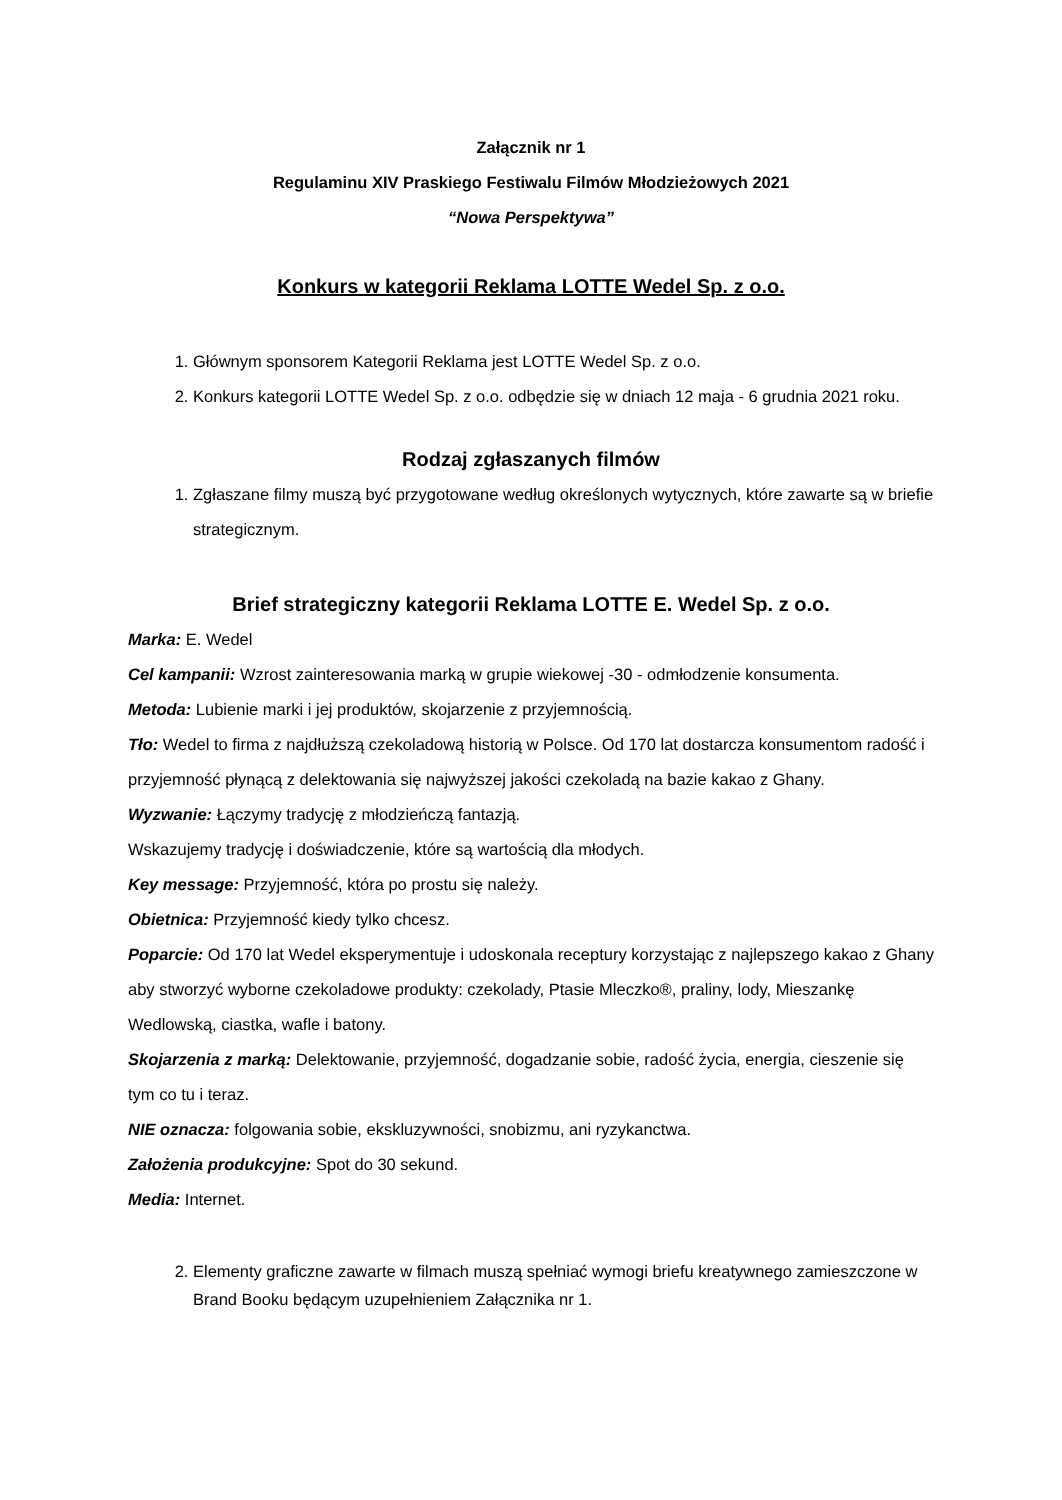Załącznik nr 1
Regulaminu XIV Praskiego Festiwalu Filmów Młodzieżowych 2021
“Nowa Perspektywa”
Konkurs w kategorii Reklama LOTTE Wedel Sp. z o.o.
1. Głównym sponsorem Kategorii Reklama jest LOTTE Wedel Sp. z o.o.
2. Konkurs kategorii LOTTE Wedel Sp. z o.o. odbędzie się w dniach 12 maja - 6 grudnia 2021 roku.
Rodzaj zgłaszanych filmów
1. Zgłaszane filmy muszą być przygotowane według określonych wytycznych, które zawarte są w briefie strategicznym.
Brief strategiczny kategorii Reklama LOTTE E. Wedel Sp. z o.o.
Marka: E. Wedel
Cel kampanii: Wzrost zainteresowania marką w grupie wiekowej -30 - odmłodzenie konsumenta.
Metoda: Lubienie marki i jej produktów, skojarzenie z przyjemnością.
Tło: Wedel to firma z najdłuższą czekoladową historią w Polsce. Od 170 lat dostarcza konsumentom radość i przyjemność płynącą z delektowania się najwyższej jakości czekoladą na bazie kakao z Ghany.
Wyzwanie: Łączymy tradycję z młodzieńczą fantazją.
Wskazujemy tradycję i doświadczenie, które są wartością dla młodych.
Key message: Przyjemność, która po prostu się należy.
Obietnica: Przyjemność kiedy tylko chcesz.
Poparcie: Od 170 lat Wedel eksperymentuje i udoskonala receptury korzystając z najlepszego kakao z Ghany aby stworzyć wyborne czekoladowe produkty: czekolady, Ptasie Mleczko®, praliny, lody, Mieszankę Wedlowską, ciastka, wafle i batony.
Skojarzenia z marką: Delektowanie, przyjemność, dogadzanie sobie, radość życia, energia, cieszenie się tym co tu i teraz.
NIE oznacza: folgowania sobie, ekskluzywności, snobizmu, ani ryzykanctwa.
Założenia produkcyjne: Spot do 30 sekund.
Media: Internet.
2. Elementy graficzne zawarte w filmach muszą spełniać wymogi briefu kreatywnego zamieszczone w Brand Booku będącym uzupełnieniem Załącznika nr 1.